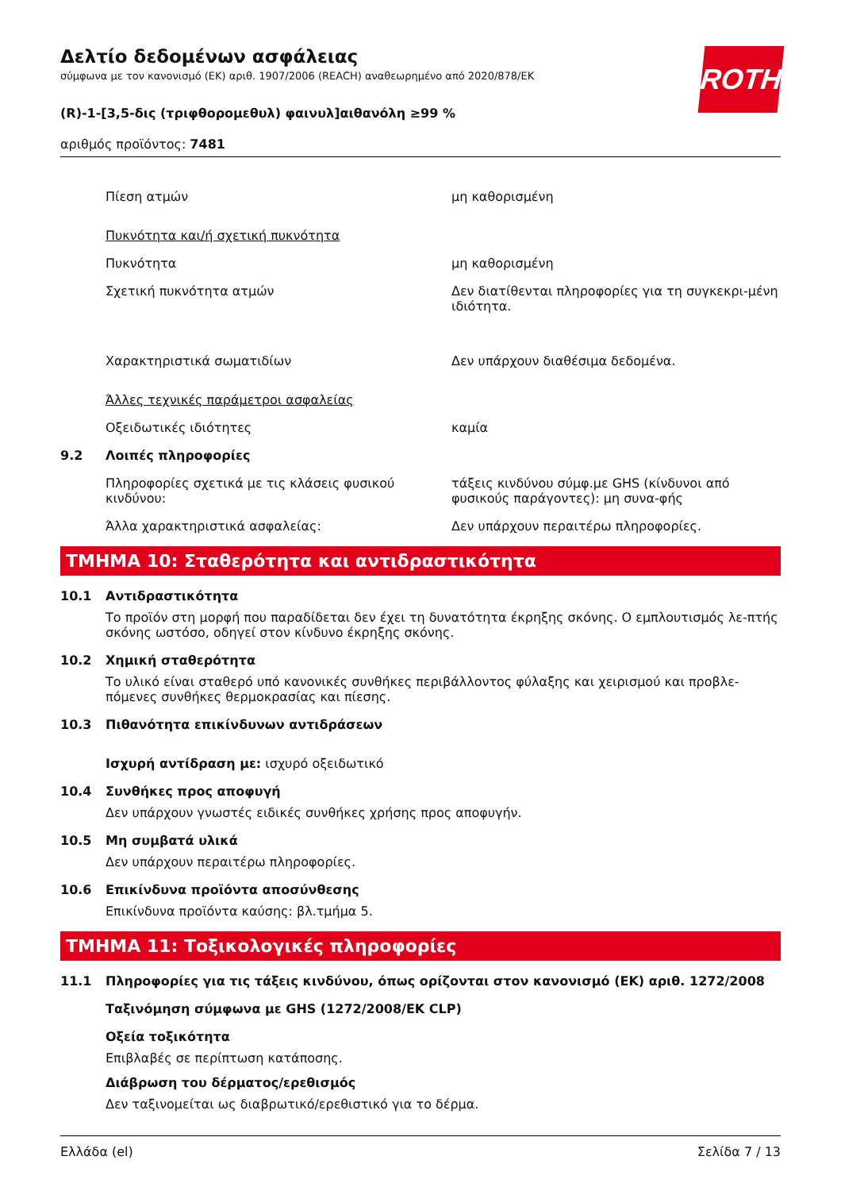ROTH
Δελτίο δεδομένων ασφάλειας
σύμφωνα με τον κανονισμό (ΕΚ) αριθ. 1907/2006 (REACH) αναθεωρημένο από 2020/878/ΕΚ
(R)-1-[3,5-δις (τριφθορομεθυλ) φαινυλ]αιθανόλη ≥99 %
αριθμός προϊόντος: 7481
Πίεση ατμών μη καθορισμένη
Πυκνότητα και/ή σχετική πυκνότητα
Πυκνότητα μη καθορισμένη
Σχετική πυκνότητα ατμών Δεν διατίθενται πληροφορίες για τη συγκεκρι-μένη ιδιότητα.
Χαρακτηριστικά σωματιδίων Δεν υπάρχουν διαθέσιμα δεδομένα.
Άλλες τεχνικές παράμετροι ασφαλείας
Οξειδωτικές ιδιότητες καμία
9.2 Λοιπές πληροφορίες
Πληροφορίες σχετικά με τις κλάσεις φυσικού κινδύνου:
τάξεις κινδύνου σύμφ.με GHS (κίνδυνοι από φυσικούς παράγοντες): μη συνα-φής
Άλλα χαρακτηριστικά ασφαλείας: Δεν υπάρχουν περαιτέρω πληροφορίες.
ΤΜΗΜΑ 10: Σταθερότητα και αντιδραστικότητα
10.1 Αντιδραστικότητα
Το προϊόν στη μορφή που παραδίδεται δεν έχει τη δυνατότητα έκρηξης σκόνης. Ο εμπλουτισμός λε-πτής σκόνης ωστόσο, οδηγεί στον κίνδυνο έκρηξης σκόνης.
10.2 Χημική σταθερότητα
Το υλικό είναι σταθερό υπό κανονικές συνθήκες περιβάλλοντος φύλαξης και χειρισμού και προβλε-πόμενες συνθήκες θερμοκρασίας και πίεσης.
10.3 Πιθανότητα επικίνδυνων αντιδράσεων
Ισχυρή αντίδραση με: ισχυρό οξειδωτικό
10.4 Συνθήκες προς αποφυγή
Δεν υπάρχουν γνωστές ειδικές συνθήκες χρήσης προς αποφυγήν.
10.5 Μη συμβατά υλικά
Δεν υπάρχουν περαιτέρω πληροφορίες.
10.6 Επικίνδυνα προϊόντα αποσύνθεσης
Επικίνδυνα προϊόντα καύσης: βλ.τμήμα 5.
ΤΜΗΜΑ 11: Τοξικολογικές πληροφορίες
11.1 Πληροφορίες για τις τάξεις κινδύνου, όπως ορίζονται στον κανονισμό (ΕΚ) αριθ. 1272/2008
Ταξινόμηση σύμφωνα με GHS (1272/2008/ΕΚ CLP)
Οξεία τοξικότητα
Επιβλαβές σε περίπτωση κατάποσης.
Διάβρωση του δέρματος/ερεθισμός
Δεν ταξινομείται ως διαβρωτικό/ερεθιστικό για το δέρμα.
Ελλάδα (el) Σελίδα 7 / 13